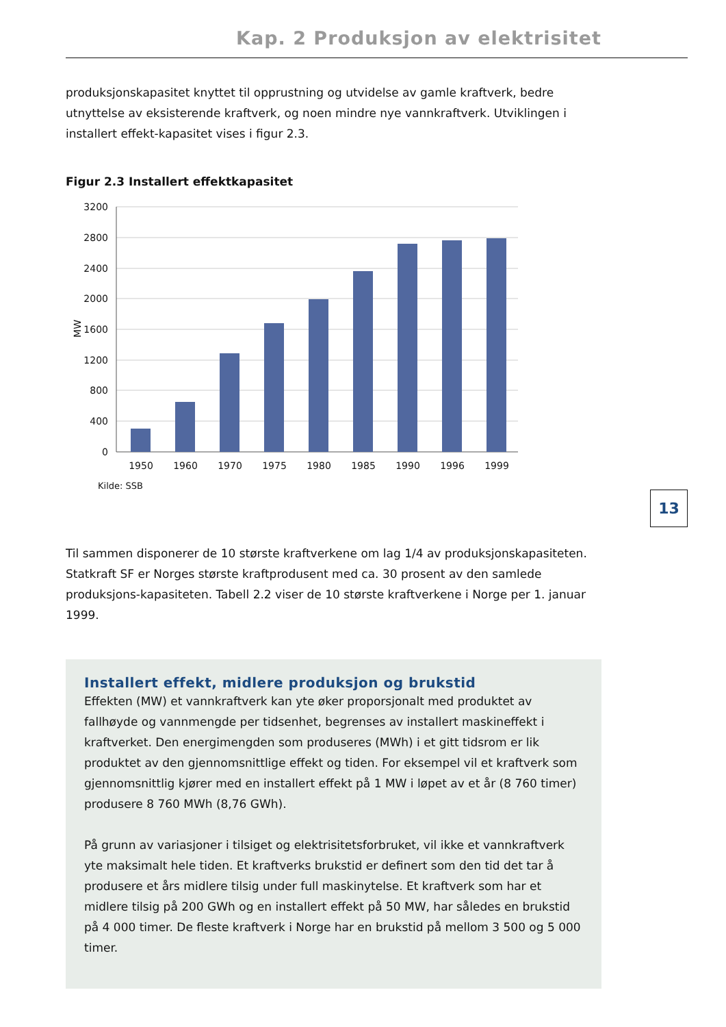Kap. 2 Produksjon av elektrisitet
produksjonskapasitet knyttet til opprustning og utvidelse av gamle kraftverk, bedre utnyttelse av eksisterende kraftverk, og noen mindre nye vannkraftverk. Utviklingen i installert effekt-kapasitet vises i figur 2.3.
Figur 2.3 Installert effektkapasitet
3200
2800
2400
2000
1600
1200
800
400
0
MW
1950
1960
1970
1975
1980
1985
1990
1996
1999
Kilde: SSB
Til sammen disponerer de 10 største kraftverkene om lag 1/4 av produksjonskapasiteten. Statkraft SF er Norges største kraftprodusent med ca. 30 prosent av den samlede produksjons-kapasiteten. Tabell 2.2 viser de 10 største kraftverkene i Norge per 1. januar 1999.
Installert effekt, midlere produksjon og brukstid
Effekten (MW) et vannkraftverk kan yte øker proporsjonalt med produktet av fallhøyde og vannmengde per tidsenhet, begrenses av installert maskineffekt i kraftverket. Den energimengden som produseres (MWh) i et gitt tidsrom er lik produktet av den gjennomsnittlige effekt og tiden. For eksempel vil et kraftverk som gjennomsnittlig kjører med en installert effekt på 1 MW i løpet av et år (8 760 timer) produsere 8 760 MWh (8,76 GWh).
På grunn av variasjoner i tilsiget og elektrisitetsforbruket, vil ikke et vannkraftverk yte maksimalt hele tiden. Et kraftverks brukstid er definert som den tid det tar å produsere et års midlere tilsig under full maskinytelse. Et kraftverk som har et midlere tilsig på 200 GWh og en installert effekt på 50 MW, har således en brukstid på 4 000 timer. De fleste kraftverk i Norge har en brukstid på mellom 3 500 og 5 000 timer.
13